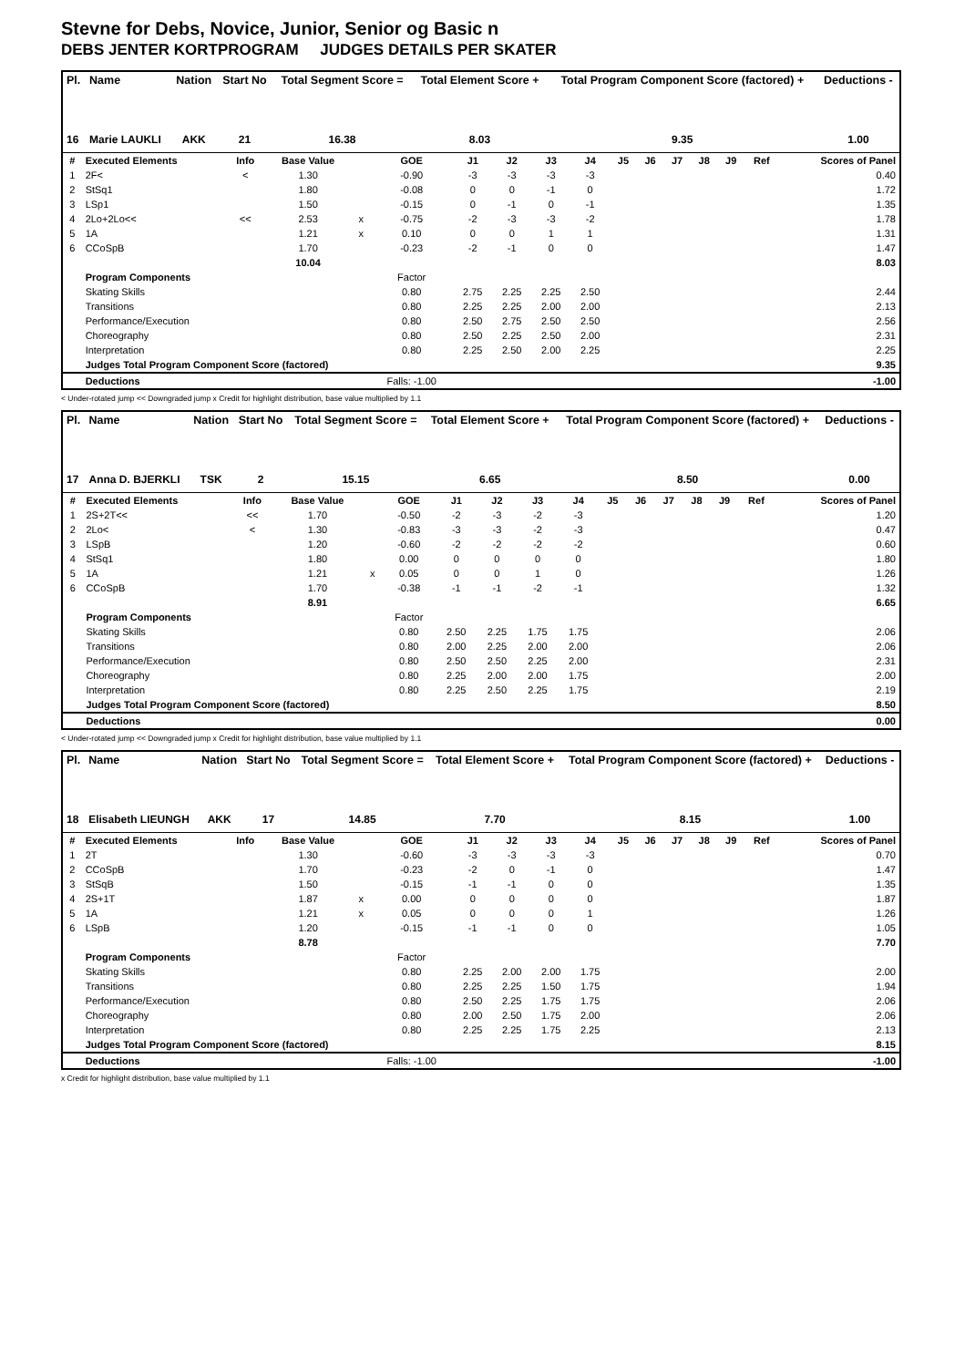Stevne for Debs, Novice, Junior, Senior og Basic n
DEBS JENTER KORTPROGRAM JUDGES DETAILS PER SKATER
| Pl. | Name | Nation | Start No | Total Segment Score = | Total Element Score + | Total Program Component Score (factored) + | Deductions - |
| --- | --- | --- | --- | --- | --- | --- | --- |
| 16 | Marie LAUKLI | AKK | 21 | 16.38 | 8.03 | 9.35 | 1.00 |
| # | Executed Elements | Info | Base Value | | GOE | J1 | J2 | J3 | J4 | J5 | J6 | J7 | J8 | J9 | Ref | Scores of Panel |
| --- | --- | --- | --- | --- | --- | --- | --- | --- | --- | --- | --- | --- | --- | --- | --- | --- |
| 1 | 2F< | < | 1.30 | | -0.90 | -3 | -3 | -3 | -3 | | | | | | | 0.40 |
| 2 | StSq1 | | 1.80 | | -0.08 | 0 | 0 | -1 | 0 | | | | | | | 1.72 |
| 3 | LSp1 | | 1.50 | | -0.15 | 0 | -1 | 0 | -1 | | | | | | | 1.35 |
| 4 | 2Lo+2Lo<< | << | 2.53 | x | -0.75 | -2 | -3 | -3 | -2 | | | | | | | 1.78 |
| 5 | 1A | | 1.21 | x | 0.10 | 0 | 0 | 1 | 1 | | | | | | | 1.31 |
| 6 | CCoSpB | | 1.70 | | -0.23 | -2 | -1 | 0 | 0 | | | | | | | 1.47 |
| | | | 10.04 | | | | | | | | | | | | | 8.03 |
| | Program Components | | | | Factor | | | | | | | | | | | |
| | Skating Skills | | | | 0.80 | 2.75 | 2.25 | 2.25 | 2.50 | | | | | | | 2.44 |
| | Transitions | | | | 0.80 | 2.25 | 2.25 | 2.00 | 2.00 | | | | | | | 2.13 |
| | Performance/Execution | | | | 0.80 | 2.50 | 2.75 | 2.50 | 2.50 | | | | | | | 2.56 |
| | Choreography | | | | 0.80 | 2.50 | 2.25 | 2.50 | 2.00 | | | | | | | 2.31 |
| | Interpretation | | | | 0.80 | 2.25 | 2.50 | 2.00 | 2.25 | | | | | | | 2.25 |
| | Judges Total Program Component Score (factored) | | | | | | | | | | | | | | | 9.35 |
| | Deductions | | | | Falls: -1.00 | | | | | | | | | | | -1.00 |
< Under-rotated jump << Downgraded jump x Credit for highlight distribution, base value multiplied by 1.1
| Pl. | Name | Nation | Start No | Total Segment Score = | Total Element Score + | Total Program Component Score (factored) + | Deductions - |
| --- | --- | --- | --- | --- | --- | --- | --- |
| 17 | Anna D. BJERKLI | TSK | 2 | 15.15 | 6.65 | 8.50 | 0.00 |
| # | Executed Elements | Info | Base Value | | GOE | J1 | J2 | J3 | J4 | J5 | J6 | J7 | J8 | J9 | Ref | Scores of Panel |
| --- | --- | --- | --- | --- | --- | --- | --- | --- | --- | --- | --- | --- | --- | --- | --- | --- |
| 1 | 2S+2T<< | << | 1.70 | | -0.50 | -2 | -3 | -2 | -3 | | | | | | | 1.20 |
| 2 | 2Lo< | < | 1.30 | | -0.83 | -3 | -3 | -2 | -3 | | | | | | | 0.47 |
| 3 | LSpB | | 1.20 | | -0.60 | -2 | -2 | -2 | -2 | | | | | | | 0.60 |
| 4 | StSq1 | | 1.80 | | 0.00 | 0 | 0 | 0 | 0 | | | | | | | 1.80 |
| 5 | 1A | | 1.21 | x | 0.05 | 0 | 0 | 1 | 0 | | | | | | | 1.26 |
| 6 | CCoSpB | | 1.70 | | -0.38 | -1 | -1 | -2 | -1 | | | | | | | 1.32 |
| | | | 8.91 | | | | | | | | | | | | | 6.65 |
| | Program Components | | | | Factor | | | | | | | | | | | |
| | Skating Skills | | | | 0.80 | 2.50 | 2.25 | 1.75 | 1.75 | | | | | | | 2.06 |
| | Transitions | | | | 0.80 | 2.00 | 2.25 | 2.00 | 2.00 | | | | | | | 2.06 |
| | Performance/Execution | | | | 0.80 | 2.50 | 2.50 | 2.25 | 2.00 | | | | | | | 2.31 |
| | Choreography | | | | 0.80 | 2.25 | 2.00 | 2.00 | 1.75 | | | | | | | 2.00 |
| | Interpretation | | | | 0.80 | 2.25 | 2.50 | 2.25 | 1.75 | | | | | | | 2.19 |
| | Judges Total Program Component Score (factored) | | | | | | | | | | | | | | | 8.50 |
| | Deductions | | | | | | | | | | | | | | | 0.00 |
< Under-rotated jump << Downgraded jump x Credit for highlight distribution, base value multiplied by 1.1
| Pl. | Name | Nation | Start No | Total Segment Score = | Total Element Score + | Total Program Component Score (factored) + | Deductions - |
| --- | --- | --- | --- | --- | --- | --- | --- |
| 18 | Elisabeth LIEUNGH | AKK | 17 | 14.85 | 7.70 | 8.15 | 1.00 |
| # | Executed Elements | Info | Base Value | | GOE | J1 | J2 | J3 | J4 | J5 | J6 | J7 | J8 | J9 | Ref | Scores of Panel |
| --- | --- | --- | --- | --- | --- | --- | --- | --- | --- | --- | --- | --- | --- | --- | --- | --- |
| 1 | 2T | | 1.30 | | -0.60 | -3 | -3 | -3 | -3 | | | | | | | 0.70 |
| 2 | CCoSpB | | 1.70 | | -0.23 | -2 | 0 | -1 | 0 | | | | | | | 1.47 |
| 3 | StSqB | | 1.50 | | -0.15 | -1 | -1 | 0 | 0 | | | | | | | 1.35 |
| 4 | 2S+1T | | 1.87 | x | 0.00 | 0 | 0 | 0 | 0 | | | | | | | 1.87 |
| 5 | 1A | | 1.21 | x | 0.05 | 0 | 0 | 0 | 1 | | | | | | | 1.26 |
| 6 | LSpB | | 1.20 | | -0.15 | -1 | -1 | 0 | 0 | | | | | | | 1.05 |
| | | | 8.78 | | | | | | | | | | | | | 7.70 |
| | Program Components | | | | Factor | | | | | | | | | | | |
| | Skating Skills | | | | 0.80 | 2.25 | 2.00 | 2.00 | 1.75 | | | | | | | 2.00 |
| | Transitions | | | | 0.80 | 2.25 | 2.25 | 1.50 | 1.75 | | | | | | | 1.94 |
| | Performance/Execution | | | | 0.80 | 2.50 | 2.25 | 1.75 | 1.75 | | | | | | | 2.06 |
| | Choreography | | | | 0.80 | 2.00 | 2.50 | 1.75 | 2.00 | | | | | | | 2.06 |
| | Interpretation | | | | 0.80 | 2.25 | 2.25 | 1.75 | 2.25 | | | | | | | 2.13 |
| | Judges Total Program Component Score (factored) | | | | | | | | | | | | | | | 8.15 |
| | Deductions | | | | Falls: -1.00 | | | | | | | | | | | -1.00 |
x Credit for highlight distribution, base value multiplied by 1.1